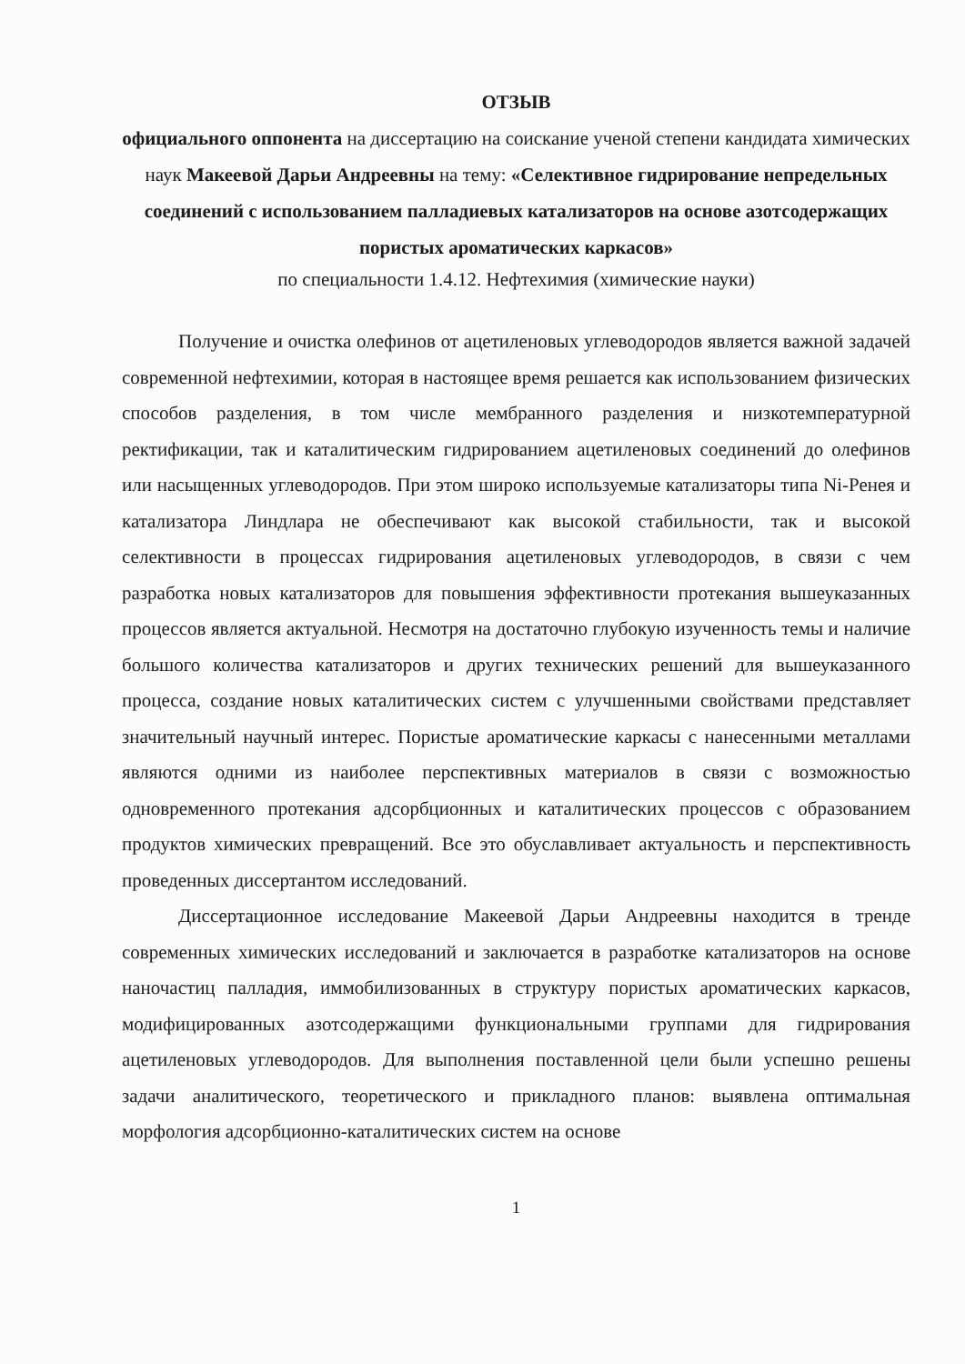ОТЗЫВ
официального оппонента на диссертацию на соискание ученой степени кандидата химических наук Макеевой Дарьи Андреевны на тему: «Селективное гидрирование непредельных соединений с использованием палладиевых катализаторов на основе азотсодержащих пористых ароматических каркасов»
по специальности 1.4.12. Нефтехимия (химические науки)
Получение и очистка олефинов от ацетиленовых углеводородов является важной задачей современной нефтехимии, которая в настоящее время решается как использованием физических способов разделения, в том числе мембранного разделения и низкотемпературной ректификации, так и каталитическим гидрированием ацетиленовых соединений до олефинов или насыщенных углеводородов. При этом широко используемые катализаторы типа Ni-Ренея и катализатора Линдлара не обеспечивают как высокой стабильности, так и высокой селективности в процессах гидрирования ацетиленовых углеводородов, в связи с чем разработка новых катализаторов для повышения эффективности протекания вышеуказанных процессов является актуальной. Несмотря на достаточно глубокую изученность темы и наличие большого количества катализаторов и других технических решений для вышеуказанного процесса, создание новых каталитических систем с улучшенными свойствами представляет значительный научный интерес. Пористые ароматические каркасы с нанесенными металлами являются одними из наиболее перспективных материалов в связи с возможностью одновременного протекания адсорбционных и каталитических процессов с образованием продуктов химических превращений. Все это обуславливает актуальность и перспективность проведенных диссертантом исследований.
Диссертационное исследование Макеевой Дарьи Андреевны находится в тренде современных химических исследований и заключается в разработке катализаторов на основе наночастиц палладия, иммобилизованных в структуру пористых ароматических каркасов, модифицированных азотсодержащими функциональными группами для гидрирования ацетиленовых углеводородов. Для выполнения поставленной цели были успешно решены задачи аналитического, теоретического и прикладного планов: выявлена оптимальная морфология адсорбционно-каталитических систем на основе
1